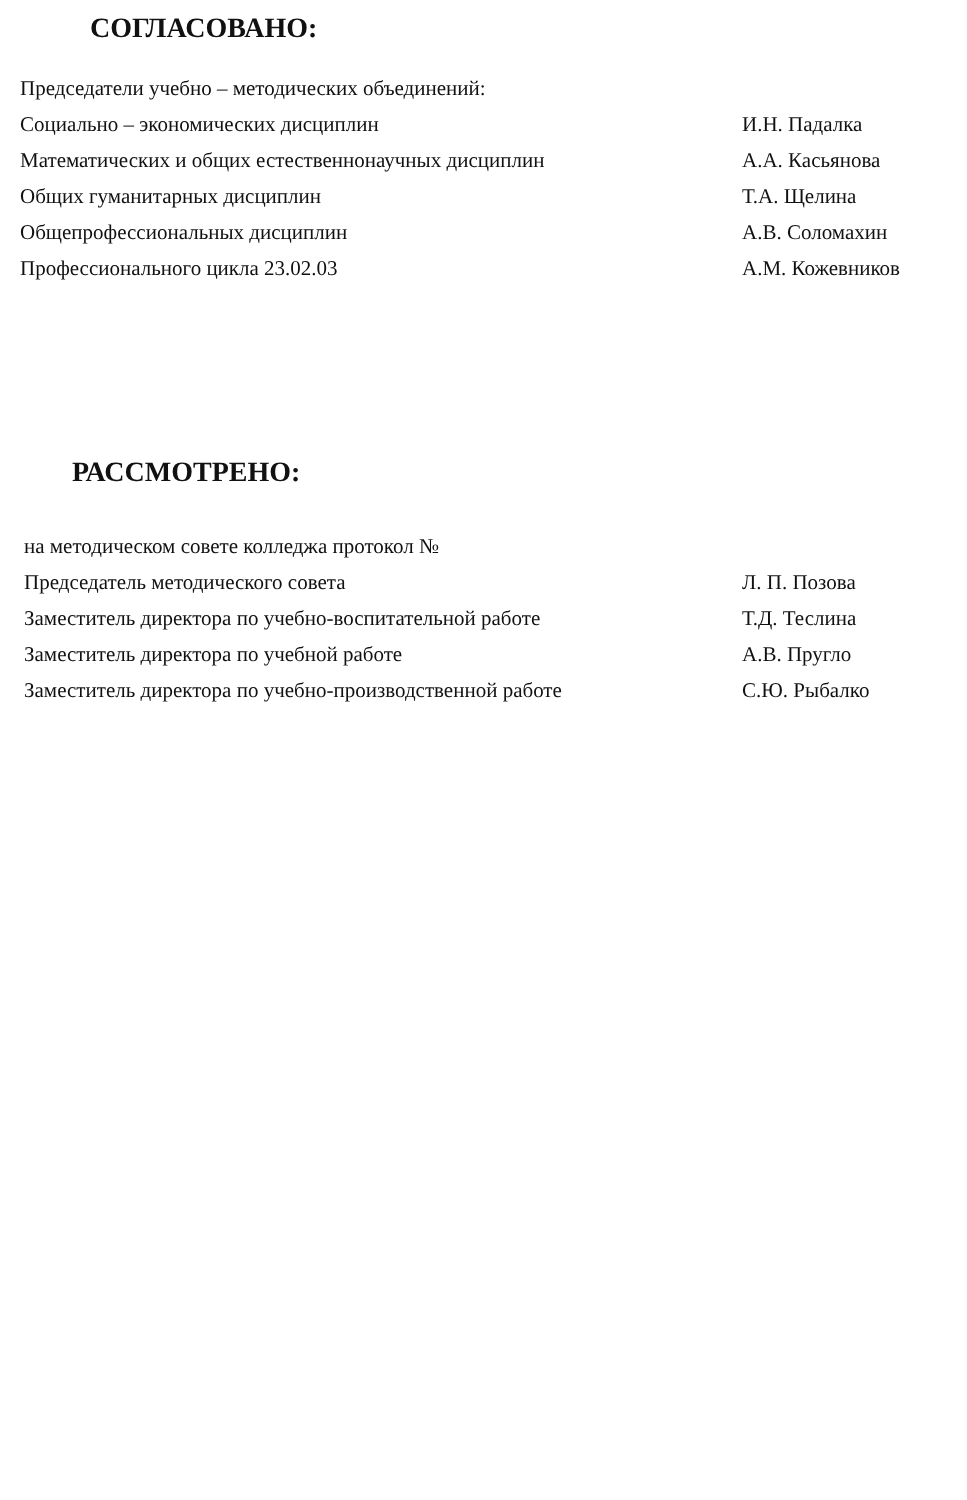СОГЛАСОВАНО:
Председатели учебно – методических объединений:
Социально – экономических дисциплин И.Н. Падалка
Математических и общих естественнонаучных дисциплин А.А. Касьянова
Общих гуманитарных дисциплин Т.А. Щелина
Общепрофессиональных дисциплин А.В. Соломахин
Профессионального цикла 23.02.03 А.М. Кожевников
РАССМОТРЕНО:
на методическом совете колледжа протокол №
Председатель методического совета Л. П. Позова
Заместитель директора по учебно-воспитательной работе Т.Д. Теслина
Заместитель директора по учебной работе А.В. Пругло
Заместитель директора по учебно-производственной работе С.Ю. Рыбалко